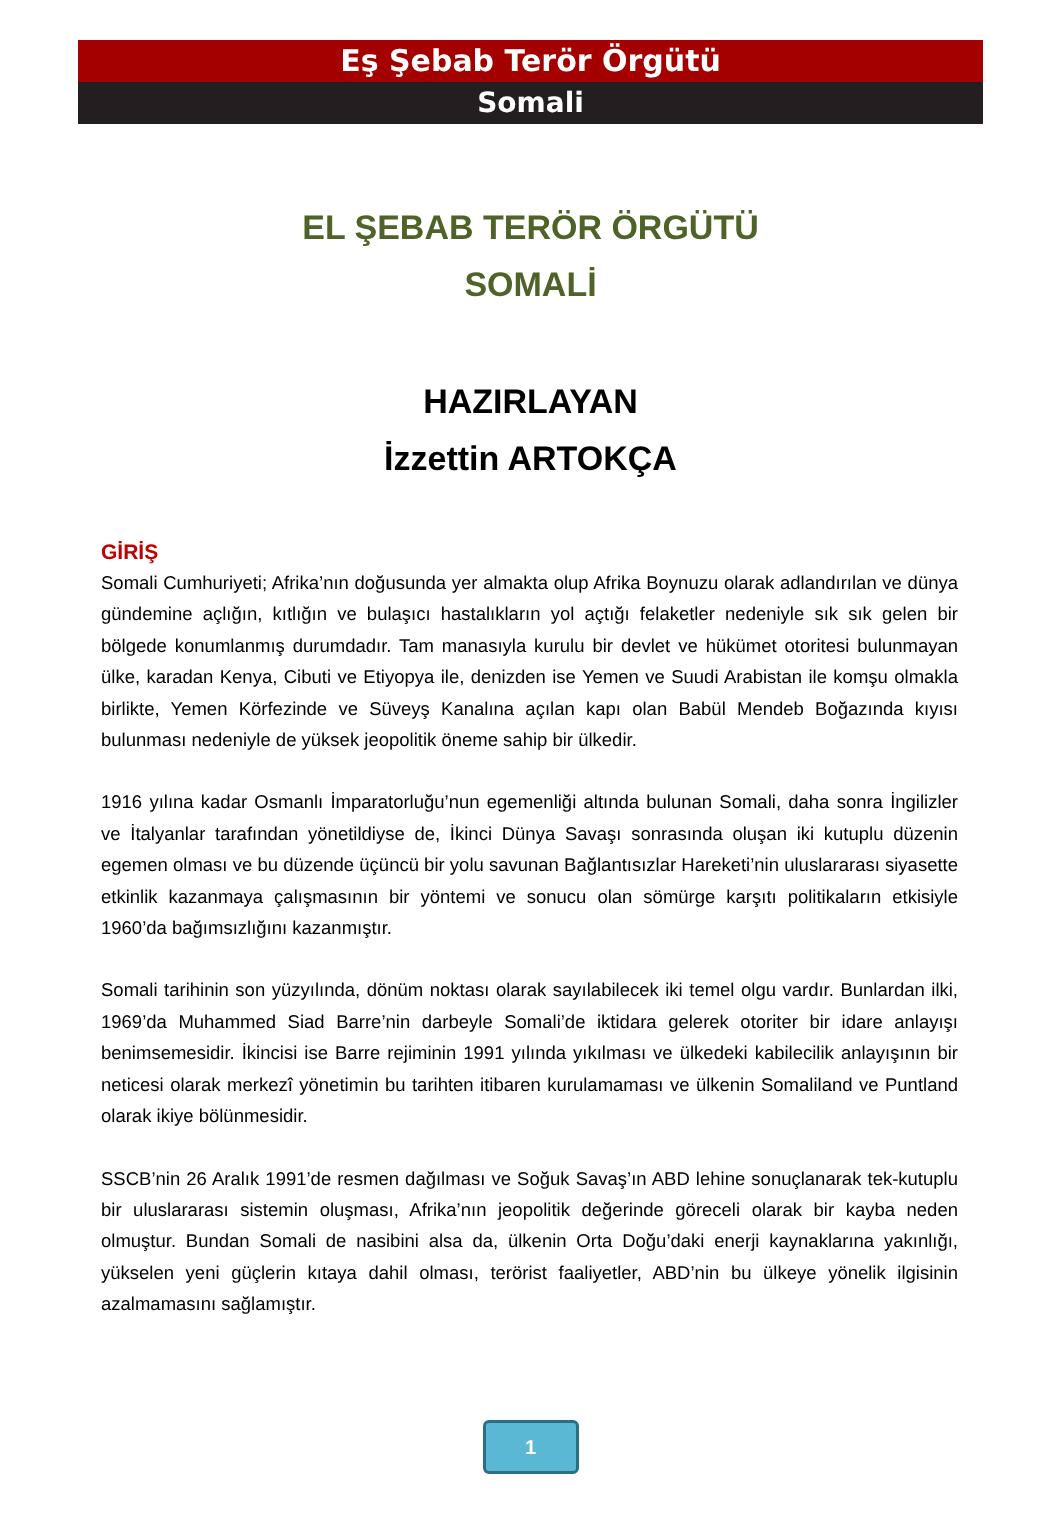Eş Şebab Terör Örgütü
Somali
EL ŞEBAB TERÖR ÖRGÜTÜ
SOMALİ
HAZIRLAYAN
İzzettin ARTOKÇA
GİRİŞ
Somali Cumhuriyeti; Afrika’nın doğusunda yer almakta olup Afrika Boynuzu olarak adlandırılan ve dünya gündemine açlığın, kıtlığın ve bulaşıcı hastalıkların yol açtığı felaketler nedeniyle sık sık gelen bir bölgede konumlanmış durumdadır. Tam manasıyla kurulu bir devlet ve hükümet otoritesi bulunmayan ülke, karadan Kenya, Cibuti ve Etiyopya ile, denizden ise Yemen ve Suudi Arabistan ile komşu olmakla birlikte, Yemen Körfezinde ve Süveyş Kanalına açılan kapı olan Babül Mendeb Boğazında kıyısı bulunması nedeniyle de yüksek jeopolitik öneme sahip bir ülkedir.
1916 yılına kadar Osmanlı İmparatorluğu’nun egemenliği altında bulunan Somali, daha sonra İngilizler ve İtalyanlar tarafından yönetildiyse de, İkinci Dünya Savaşı sonrasında oluşan iki kutuplu düzenin egemen olması ve bu düzende üçüncü bir yolu savunan Bağlantısızlar Hareketi’nin uluslararası siyasette etkinlik kazanmaya çalışmasının bir yöntemi ve sonucu olan sömürge karşıtı politikaların etkisiyle 1960’da bağımsızlığını kazanmıştır.
Somali tarihinin son yüzyılında, dönüm noktası olarak sayılabilecek iki temel olgu vardır. Bunlardan ilki, 1969’da Muhammed Siad Barre’nin darbeyle Somali’de iktidara gelerek otoriter bir idare anlayışı benimsemesidir. İkincisi ise Barre rejiminin 1991 yılında yıkılması ve ülkedeki kabilecilik anlayışının bir neticesi olarak merkezî yönetimin bu tarihten itibaren kurulamaması ve ülkenin Somaliland ve Puntland olarak ikiye bölünmesidir.
SSCB’nin 26 Aralık 1991’de resmen dağılması ve Soğuk Savaş’ın ABD lehine sonuçlanarak tek-kutuplu bir uluslararası sistemin oluşması, Afrika’nın jeopolitik değerinde göreceli olarak bir kayba neden olmuştur. Bundan Somali de nasibini alsa da, ülkenin Orta Doğu’daki enerji kaynaklarına yakınlığı, yükselen yeni güçlerin kıtaya dahil olması, terörist faaliyetler, ABD’nin bu ülkeye yönelik ilgisinin azalmamasını sağlamıştır.
1